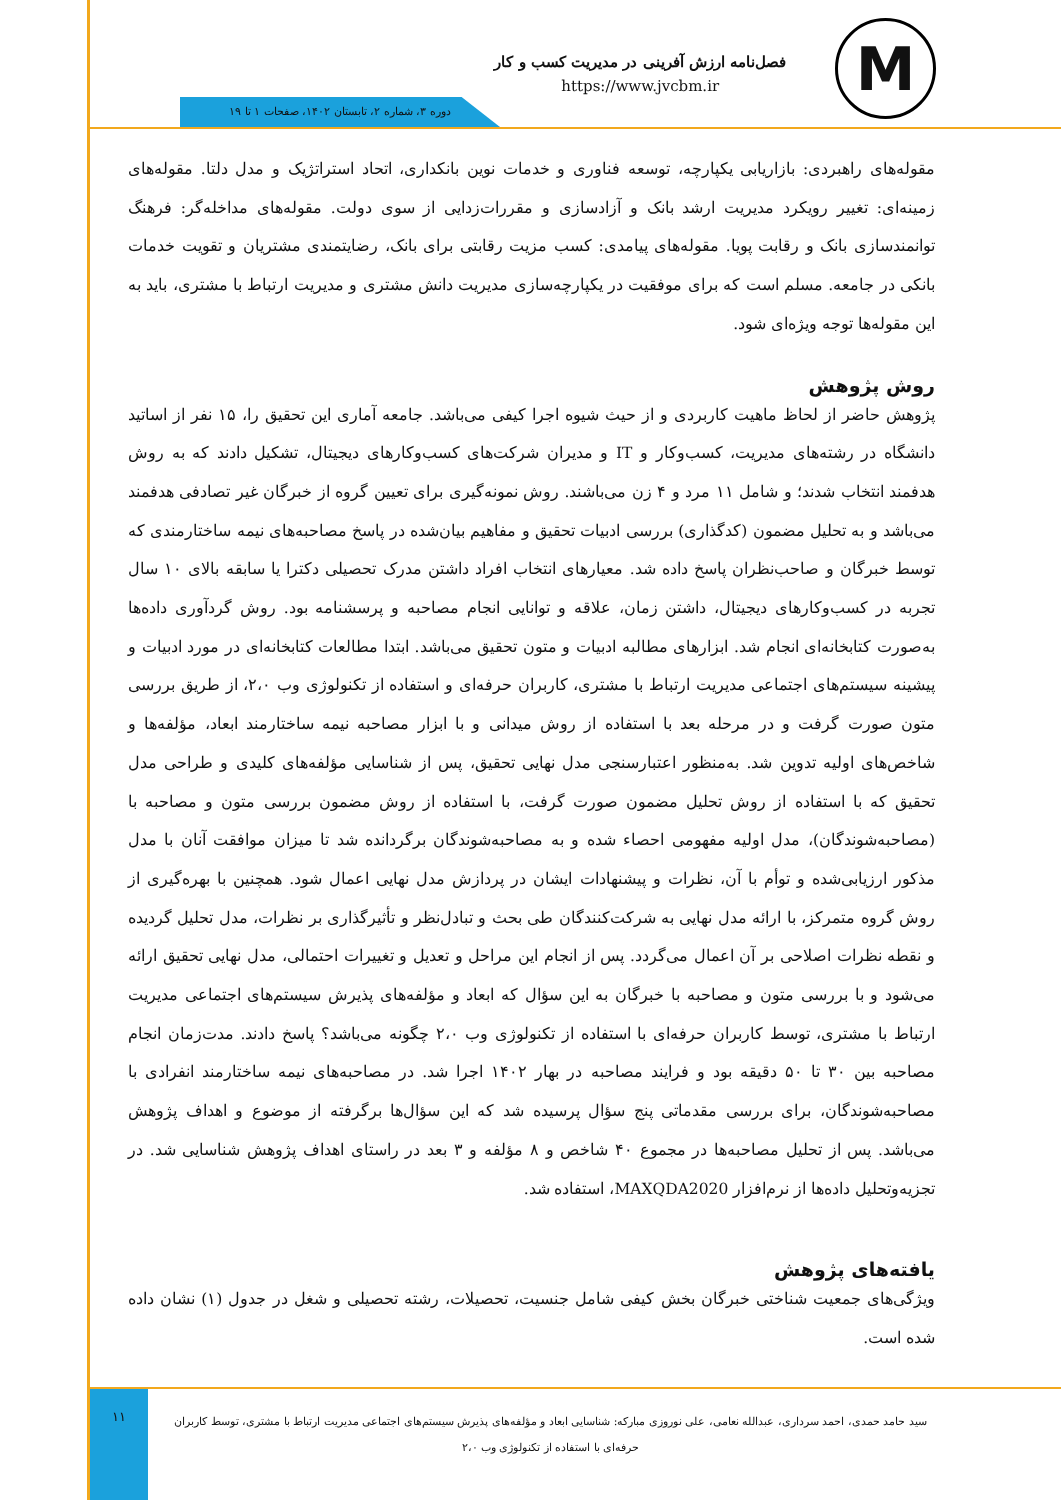M
فصل‌نامه ارزش آفرینی در مدیریت کسب و کار
https://www.jvcbm.ir
دوره ۳، شماره ۲، تابستان ۱۴۰۲، صفحات ۱ تا ۱۹
مقوله‌های راهبردی: بازاریابی یکپارچه، توسعه فناوری و خدمات نوین بانکداری، اتحاد استراتژیک و مدل دلتا. مقوله‌های زمینه‌ای: تغییر رویکرد مدیریت ارشد بانک و آزادسازی و مقررات‌زدایی از سوی دولت. مقوله‌های مداخله‌گر: فرهنگ توانمندسازی بانک و رقابت پویا. مقوله‌های پیامدی: کسب مزیت رقابتی برای بانک، رضایتمندی مشتریان و تقویت خدمات بانکی در جامعه. مسلم است که برای موفقیت در یکپارچه‌سازی مدیریت دانش مشتری و مدیریت ارتباط با مشتری، باید به این مقوله‌ها توجه ویژه‌ای شود.
روش پژوهش
پژوهش حاضر از لحاظ ماهیت کاربردی و از حیث شیوه اجرا کیفی می‌باشد. جامعه آماری این تحقیق را، ۱۵ نفر از اساتید دانشگاه در رشته‌های مدیریت، کسب‌وکار و IT و مدیران شرکت‌های کسب‌وکارهای دیجیتال، تشکیل دادند که به روش هدفمند انتخاب شدند؛ و شامل ۱۱ مرد و ۴ زن می‌باشند. روش نمونه‌گیری برای تعیین گروه از خبرگان غیر تصادفی هدفمند می‌باشد و به تحلیل مضمون (کدگذاری) بررسی ادبیات تحقیق و مفاهیم بیان‌شده در پاسخ مصاحبه‌های نیمه ساختارمندی که توسط خبرگان و صاحب‌نظران پاسخ داده شد. معیارهای انتخاب افراد داشتن مدرک تحصیلی دکترا یا سابقه بالای ۱۰ سال تجربه در کسب‌وکارهای دیجیتال، داشتن زمان، علاقه و توانایی انجام مصاحبه و پرسشنامه بود. روش گردآوری داده‌ها به‌صورت کتابخانه‌ای انجام شد. ابزارهای مطالبه ادبیات و متون تحقیق می‌باشد. ابتدا مطالعات کتابخانه‌ای در مورد ادبیات و پیشینه سیستم‌های اجتماعی مدیریت ارتباط با مشتری، کاربران حرفه‌ای و استفاده از تکنولوژی وب ۲،۰، از طریق بررسی متون صورت گرفت و در مرحله بعد با استفاده از روش میدانی و با ابزار مصاحبه نیمه ساختارمند ابعاد، مؤلفه‌ها و شاخص‌های اولیه تدوین شد. به‌منظور اعتبارسنجی مدل نهایی تحقیق، پس از شناسایی مؤلفه‌های کلیدی و طراحی مدل تحقیق که با استفاده از روش تحلیل مضمون صورت گرفت، با استفاده از روش مضمون بررسی متون و مصاحبه با (مصاحبه‌شوندگان)، مدل اولیه مفهومی احصاء شده و به مصاحبه‌شوندگان برگردانده شد تا میزان موافقت آنان با مدل مذکور ارزیابی‌شده و توأم با آن، نظرات و پیشنهادات ایشان در پردازش مدل نهایی اعمال شود. همچنین با بهره‌گیری از روش گروه متمرکز، با ارائه مدل نهایی به شرکت‌کنندگان طی بحث و تبادل‌نظر و تأثیرگذاری بر نظرات، مدل تحلیل گردیده و نقطه نظرات اصلاحی بر آن اعمال می‌گردد. پس از انجام این مراحل و تعدیل و تغییرات احتمالی، مدل نهایی تحقیق ارائه می‌شود و با بررسی متون و مصاحبه با خبرگان به این سؤال که ابعاد و مؤلفه‌های پذیرش سیستم‌های اجتماعی مدیریت ارتباط با مشتری، توسط کاربران حرفه‌ای با استفاده از تکنولوژی وب ۲،۰ چگونه می‌باشد؟ پاسخ دادند. مدت‌زمان انجام مصاحبه بین ۳۰ تا ۵۰ دقیقه بود و فرایند مصاحبه در بهار ۱۴۰۲ اجرا شد. در مصاحبه‌های نیمه ساختارمند انفرادی با مصاحبه‌شوندگان، برای بررسی مقدماتی پنج سؤال پرسیده شد که این سؤال‌ها برگرفته از موضوع و اهداف پژوهش می‌باشد. پس از تحلیل مصاحبه‌ها در مجموع ۴۰ شاخص و ۸ مؤلفه و ۳ بعد در راستای اهداف پژوهش شناسایی شد. در تجزیه‌وتحلیل داده‌ها از نرم‌افزار MAXQDA2020، استفاده شد.
یافته‌های پژوهش
ویژگی‌های جمعیت شناختی خبرگان بخش کیفی شامل جنسیت، تحصیلات، رشته تحصیلی و شغل در جدول (۱) نشان داده شده است.
۱۱
سید حامد حمدی، احمد سرداری، عبدالله نعامی، علی نوروزی مبارکه: شناسایی ابعاد و مؤلفه‌های پذیرش سیستم‌های اجتماعی مدیریت ارتباط با مشتری، توسط کاربران حرفه‌ای با استفاده از تکنولوژی وب ۲،۰